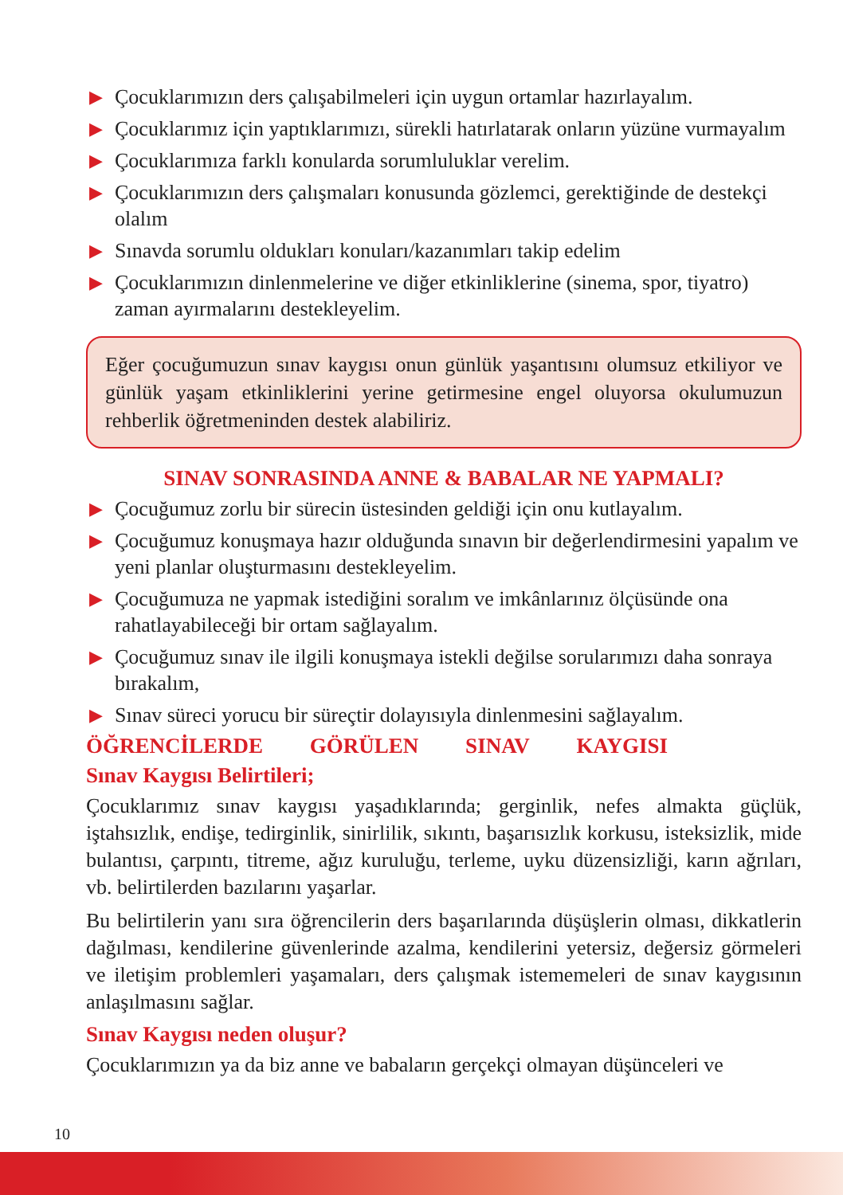▶ Çocuklarımızın ders çalışabilmeleri için uygun ortamlar hazırlayalım.
▶ Çocuklarımız için yaptıklarımızı, sürekli hatırlatarak onların yüzüne vurmayalım
▶ Çocuklarımıza farklı konularda sorumluluklar verelim.
▶ Çocuklarımızın ders çalışmaları konusunda gözlemci, gerektiğinde de destekçi olalım
▶ Sınavda sorumlu oldukları konuları/kazanımları takip edelim
▶ Çocuklarımızın dinlenmelerine ve diğer etkinliklerine (sinema, spor, tiyatro) zaman ayırmalarını destekleyelim.
Eğer çocuğumuzun sınav kaygısı onun günlük yaşantısını olumsuz etkiliyor ve günlük yaşam etkinliklerini yerine getirmesine engel oluyorsa okulumuzun rehberlik öğretmeninden destek alabiliriz.
SINAV SONRASINDA ANNE & BABALAR NE YAPMALI?
▶ Çocuğumuz zorlu bir sürecin üstesinden geldiği için onu kutlayalım.
▶ Çocuğumuz konuşmaya hazır olduğunda sınavın bir değerlendirmesini yapalım ve yeni planlar oluşturmasını destekleyelim.
▶ Çocuğumuza ne yapmak istediğini soralım ve imkânlarınız ölçüsünde ona rahatlayabileceği bir ortam sağlayalım.
▶ Çocuğumuz sınav ile ilgili konuşmaya istekli değilse sorularımızı daha sonraya bırakalım,
▶ Sınav süreci yorucu bir süreçtir dolayısıyla dinlenmesini sağlayalım.
ÖĞRENCİLERDE GÖRÜLEN SINAV KAYGISI
Sınav Kaygısı Belirtileri;
Çocuklarımız sınav kaygısı yaşadıklarında; gerginlik, nefes almakta güçlük, iştahsızlık, endişe, tedirginlik, sinirlilik, sıkıntı, başarısızlık korkusu, isteksizlik, mide bulantısı, çarpıntı, titreme, ağız kuruluğu, terleme, uyku düzensizliği, karın ağrıları, vb. belirtilerden bazılarını yaşarlar.
Bu belirtilerin yanı sıra öğrencilerin ders başarılarında düşüşlerin olması, dikkatlerin dağılması, kendilerine güvenlerinde azalma, kendilerini yetersiz, değersiz görmeleri ve iletişim problemleri yaşamaları, ders çalışmak istememeleri de sınav kaygısının anlaşılmasını sağlar.
Sınav Kaygısı neden oluşur?
Çocuklarımızın ya da biz anne ve babaların gerçekçi olmayan düşünceleri ve
10